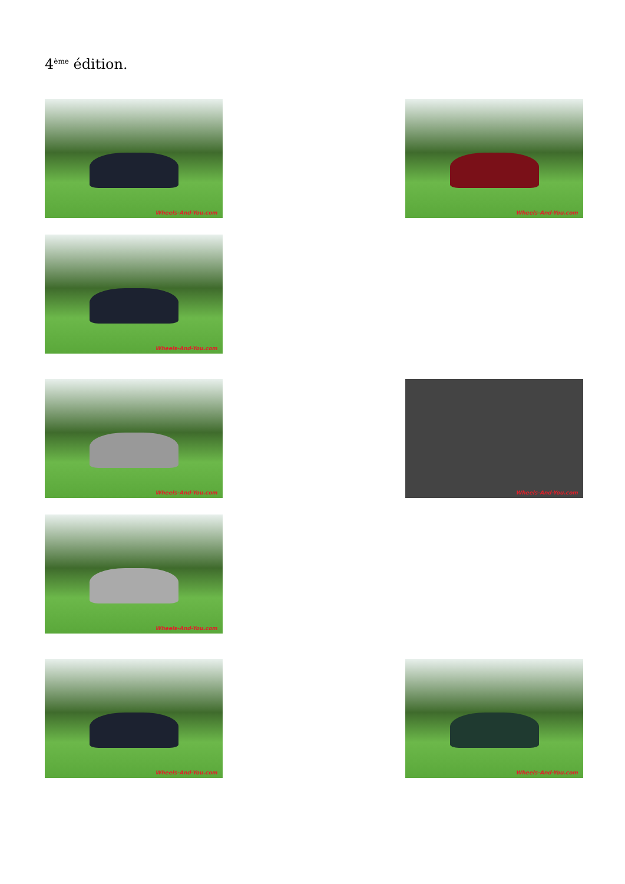4<sup>ème</sup> édition.
Wheels-And-You.com
Wheels-And-You.com
Wheels-And-You.com
Wheels-And-You.com
Wheels-And-You.com
Wheels-And-You.com
Wheels-And-You.com
Wheels-And-You.com